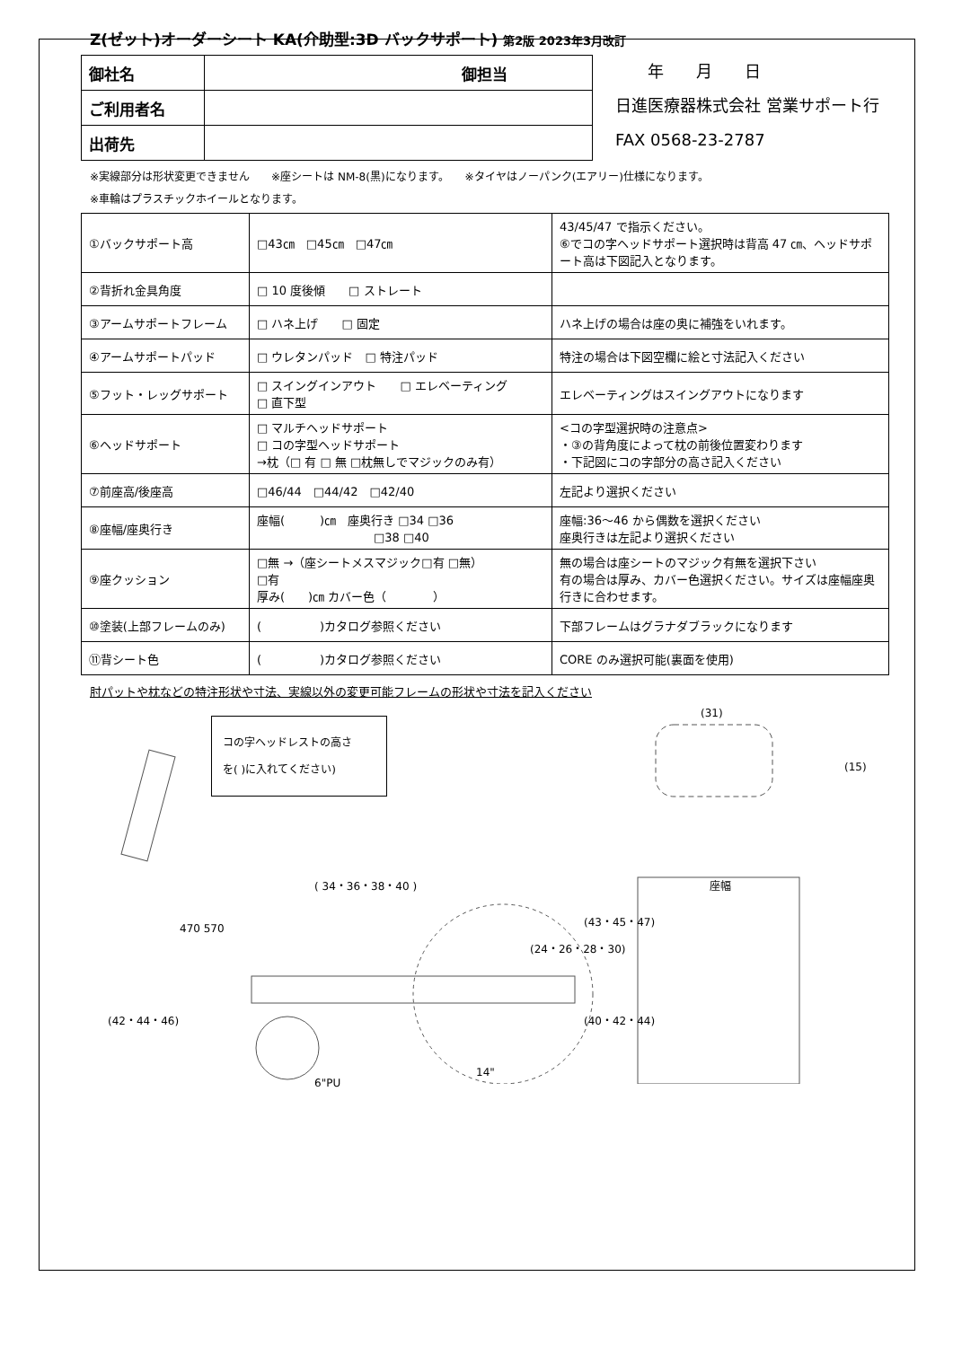Z(ゼット)オーダーシート KA(介助型:3D バックサポート) 第2版 2023年3月改訂
| 御社名 | 御担当 |
| ご利用者名 | |
| 出荷先 | |
　　年　　月　　日
日進医療器株式会社 営業サポート行
FAX 0568-23-2787
※実線部分は形状変更できません　　※座シートは NM-8(黒)になります。　　※タイヤはノーパンク(エアリー)仕様になります。
※車輪はプラスチックホイールとなります。
| ①バックサポート高 | □43㎝ □45㎝ □47㎝ | 43/45/47 で指示ください。 ⑥でコの字ヘッドサポート選択時は背高 47 ㎝、ヘッドサポート高は下図記入となります。 |
| ②背折れ金具角度 | □ 10 度後傾 □ ストレート | |
| ③アームサポートフレーム | □ ハネ上げ □ 固定 | ハネ上げの場合は座の奥に補強をいれます。 |
| ④アームサポートパッド | □ ウレタンパッド □ 特注パッド | 特注の場合は下図空欄に絵と寸法記入ください |
| ⑤フット・レッグサポート | □ スイングインアウト □ エレベーティング □ 直下型 | エレベーティングはスイングアウトになります |
| ⑥ヘッドサポート | □ マルチヘッドサポート □ コの字型ヘッドサポート →枕（□ 有 □ 無 □枕無しでマジックのみ有） | <コの字型選択時の注意点> ・③の背角度によって枕の前後位置変わります ・下記図にコの字部分の高さ記入ください |
| ⑦前座高/後座高 | □46/44 □44/42 □42/40 | 左記より選択ください |
| ⑧座幅/座奥行き | 座幅( )㎝ 座奥行き □34 □36 □38 □40 | 座幅:36～46 から偶数を選択ください 座奥行きは左記より選択ください |
| ⑨座クッション | □無 →（座シートメスマジック□有 □無） □有 厚み( )㎝ カバー色（ ） | 無の場合は座シートのマジック有無を選択下さい 有の場合は厚み、カバー色選択ください。サイズは座幅座奥行きに合わせます。 |
| ⑩塗装(上部フレームのみ) | ( )カタログ参照ください | 下部フレームはグラナダブラックになります |
| ⑪背シート色 | ( )カタログ参照ください | CORE のみ選択可能(裏面を使用) |
肘パットや枕などの特注形状や寸法、実線以外の変更可能フレームの形状や寸法を記入ください
コの字ヘッドレストの高さ
を( )に入れてください)
( 34・36・38・40 )
470 570
(24・26・28・30)
(43・45・47)
(42・44・46) (40・42・44)
(31)
(15)
座幅
14"
6"PU